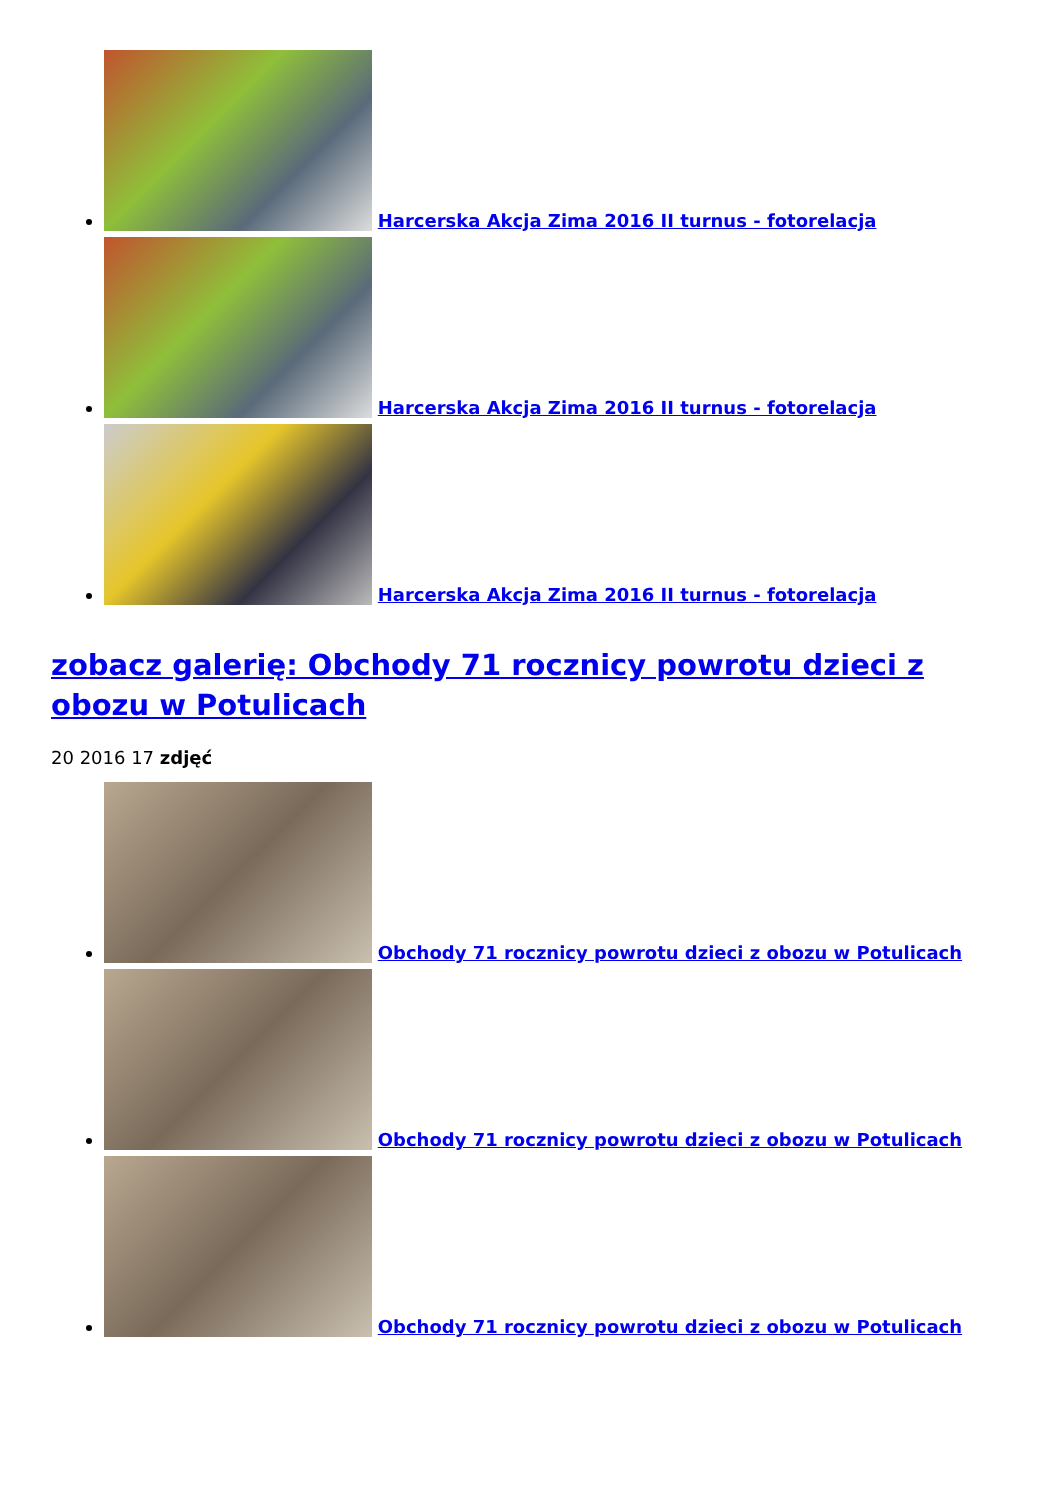Harcerska Akcja Zima 2016 II turnus - fotorelacja
Harcerska Akcja Zima 2016 II turnus - fotorelacja
Harcerska Akcja Zima 2016 II turnus - fotorelacja
zobacz galerię: Obchody 71 rocznicy powrotu dzieci z obozu w Potulicach
20 2016 17 zdjęć
Obchody 71 rocznicy powrotu dzieci z obozu w Potulicach
Obchody 71 rocznicy powrotu dzieci z obozu w Potulicach
Obchody 71 rocznicy powrotu dzieci z obozu w Potulicach